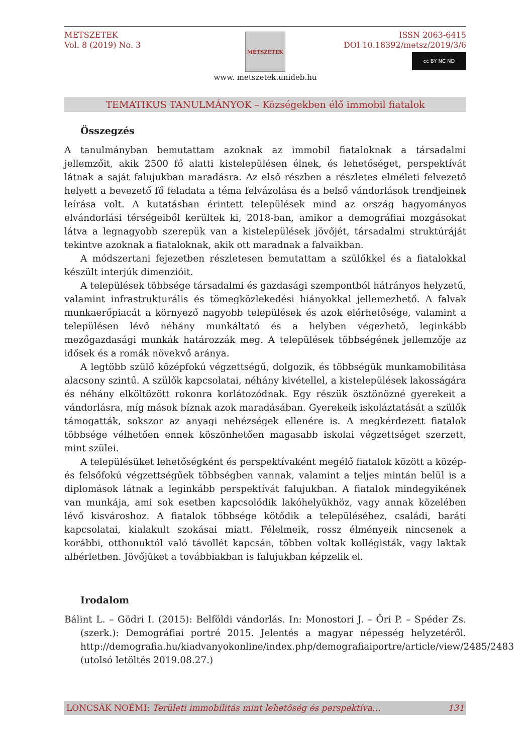METSZETEK
Vol. 8 (2019) No. 3
ISSN 2063-6415
DOI 10.18392/metsz/2019/3/6
METSZETEK
cc BY NC ND
www. metszetek.unideb.hu
TEMATIKUS TANULMÁNYOK – Községekben élő immobil fiatalok
Összegzés
A tanulmányban bemutattam azoknak az immobil fiataloknak a társadalmi jellemzőit, akik 2500 fő alatti kistelepülésen élnek, és lehetőséget, perspektívát látnak a saját falujukban maradásra. Az első részben a részletes elméleti felvezető helyett a bevezető fő feladata a téma felvázolása és a belső vándorlások trendjeinek leírása volt. A kutatásban érintett települések mind az ország hagyományos elvándorlási térségeiből kerültek ki, 2018-ban, amikor a demográfiai mozgásokat látva a legnagyobb szerepük van a kistelepülések jövőjét, társadalmi struktúráját tekintve azoknak a fiataloknak, akik ott maradnak a falvaikban.
A módszertani fejezetben részletesen bemutattam a szülőkkel és a fiatalokkal készült interjúk dimenzióit.
A települések többsége társadalmi és gazdasági szempontból hátrányos helyzetű, valamint infrastrukturális és tömegközlekedési hiányokkal jellemezhető. A falvak munkaerőpiacát a környező nagyobb települések és azok elérhetősége, valamint a településen lévő néhány munkáltató és a helyben végezhető, leginkább mezőgazdasági munkák határozzák meg. A települések többségének jellemzője az idősek és a romák növekvő aránya.
A legtöbb szülő középfokú végzettségű, dolgozik, és többségük munkamobilitása alacsony szintű. A szülők kapcsolatai, néhány kivétellel, a kistelepülések lakosságára és néhány elköltözött rokonra korlátozódnak. Egy részük ösztönözné gyerekeit a vándorlásra, míg mások bíznak azok maradásában. Gyerekeik iskoláztatását a szülők támogatták, sokszor az anyagi nehézségek ellenére is. A megkérdezett fiatalok többsége vélhetően ennek köszönhetően magasabb iskolai végzettséget szerzett, mint szülei.
A településüket lehetőségként és perspektívaként megélő fiatalok között a közép- és felsőfokú végzettségűek többségben vannak, valamint a teljes mintán belül is a diplomások látnak a leginkább perspektívát falujukban. A fiatalok mindegyikének van munkája, ami sok esetben kapcsolódik lakóhelyükhöz, vagy annak közelében lévő kisvároshoz. A fiatalok többsége kötődik a településéhez, családi, baráti kapcsolatai, kialakult szokásai miatt. Félelmeik, rossz élményeik nincsenek a korábbi, otthonuktól való távollét kapcsán, többen voltak kollégisták, vagy laktak albérletben. Jövőjüket a továbbiakban is falujukban képzelik el.
Irodalom
Bálint L. – Gödri I. (2015): Belföldi vándorlás. In: Monostori J. – Őri P. – Spéder Zs. (szerk.): Demográfiai portré 2015. Jelentés a magyar népesség helyzetéről. http://demografia.hu/kiadvanyokonline/index.php/demografiaiportre/article/view/2485/2483 (utolsó letöltés 2019.08.27.)
LONCSÁK NOÉMI: Területi immobilitás mint lehetőség és perspektíva… 131